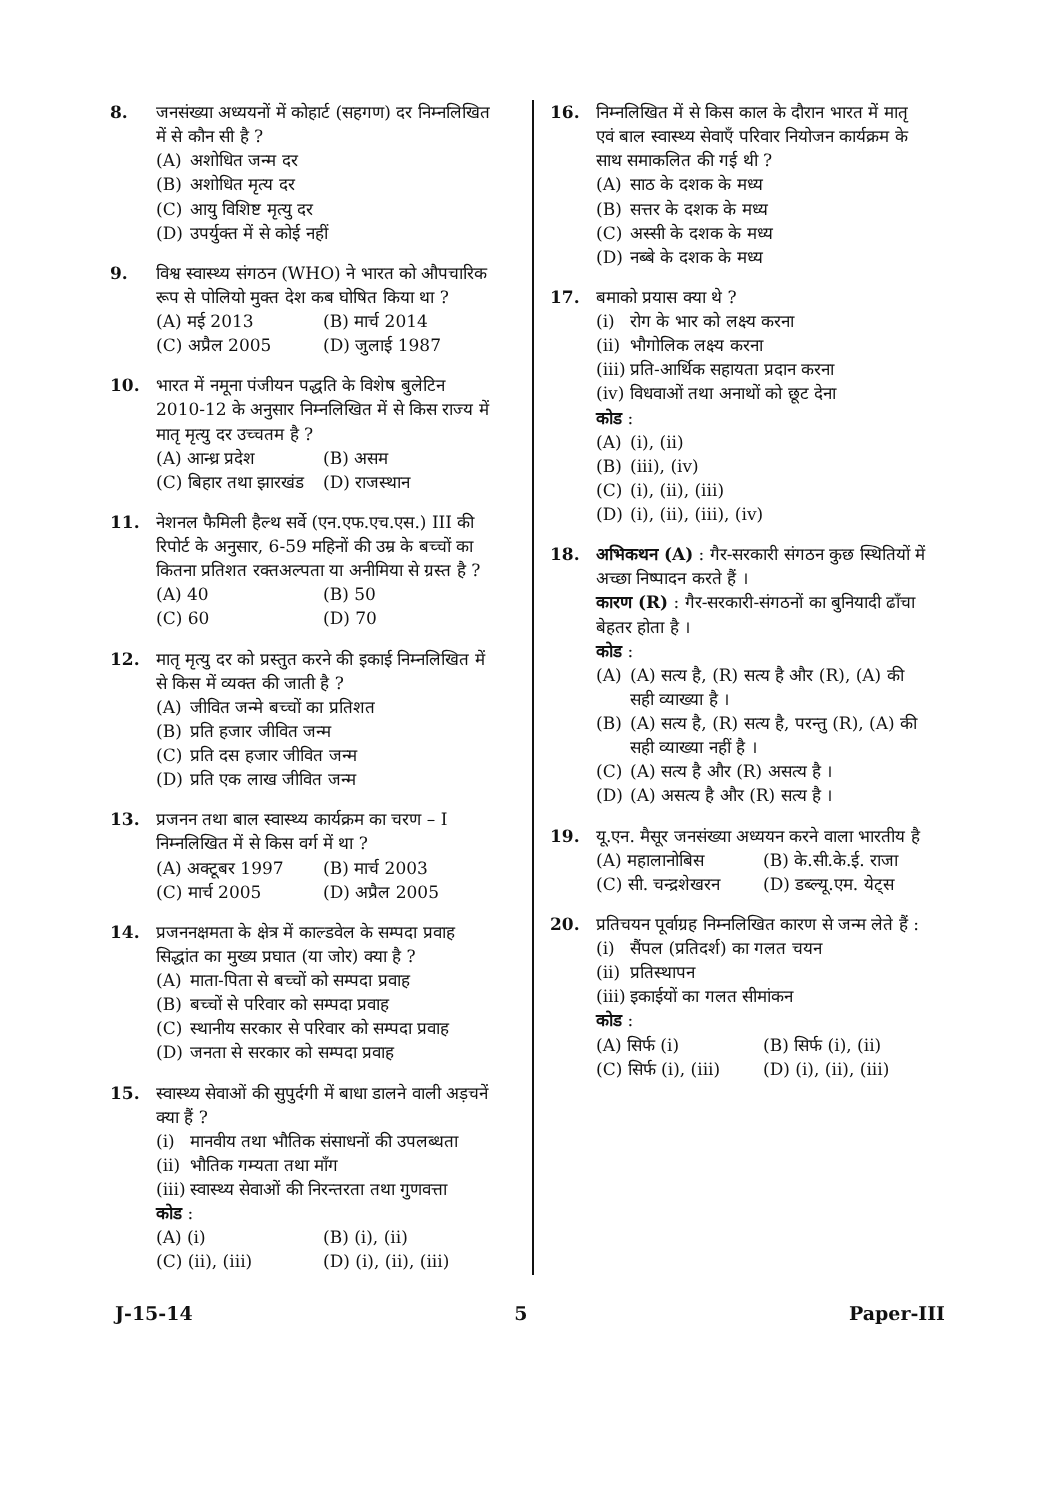8. जनसंख्या अध्ययनों में कोहार्ट (सहगण) दर निम्नलिखित में से कौन सी है ?
(A) अशोधित जन्म दर
(B) अशोधित मृत्य दर
(C) आयु विशिष्ट मृत्यु दर
(D) उपर्युक्त में से कोई नहीं
9. विश्व स्वास्थ्य संगठन (WHO) ने भारत को औपचारिक रूप से पोलियो मुक्त देश कब घोषित किया था ?
(A) मई 2013
(B) मार्च 2014
(C) अप्रैल 2005
(D) जुलाई 1987
10. भारत में नमूना पंजीयन पद्धति के विशेष बुलेटिन 2010-12 के अनुसार निम्नलिखित में से किस राज्य में मातृ मृत्यु दर उच्चतम है ?
(A) आन्ध्र प्रदेश
(B) असम
(C) बिहार तथा झारखंड
(D) राजस्थान
11. नेशनल फैमिली हैल्थ सर्वे (एन.एफ.एच.एस.) III की रिपोर्ट के अनुसार, 6-59 महिनों की उम्र के बच्चों का कितना प्रतिशत रक्तअल्पता या अनीमिया से ग्रस्त है ?
(A) 40
(B) 50
(C) 60
(D) 70
12. मातृ मृत्यु दर को प्रस्तुत करने की इकाई निम्नलिखित में से किस में व्यक्त की जाती है ?
(A) जीवित जन्मे बच्चों का प्रतिशत
(B) प्रति हजार जीवित जन्म
(C) प्रति दस हजार जीवित जन्म
(D) प्रति एक लाख जीवित जन्म
13. प्रजनन तथा बाल स्वास्थ्य कार्यक्रम का चरण – I निम्नलिखित में से किस वर्ग में था ?
(A) अक्टूबर 1997
(B) मार्च 2003
(C) मार्च 2005
(D) अप्रैल 2005
14. प्रजननक्षमता के क्षेत्र में काल्डवेल के सम्पदा प्रवाह सिद्धांत का मुख्य प्रघात (या जोर) क्या है ?
(A) माता-पिता से बच्चों को सम्पदा प्रवाह
(B) बच्चों से परिवार को सम्पदा प्रवाह
(C) स्थानीय सरकार से परिवार को सम्पदा प्रवाह
(D) जनता से सरकार को सम्पदा प्रवाह
15. स्वास्थ्य सेवाओं की सुपुर्दगी में बाधा डालने वाली अड़चनें क्या हैं ?
(i) मानवीय तथा भौतिक संसाधनों की उपलब्धता
(ii) भौतिक गम्यता तथा माँग
(iii) स्वास्थ्य सेवाओं की निरन्तरता तथा गुणवत्ता
कोड :
(A) (i)
(B) (i), (ii)
(C) (ii), (iii)
(D) (i), (ii), (iii)
16. निम्नलिखित में से किस काल के दौरान भारत में मातृ एवं बाल स्वास्थ्य सेवाएँ परिवार नियोजन कार्यक्रम के साथ समाकलित की गई थी ?
(A) साठ के दशक के मध्य
(B) सत्तर के दशक के मध्य
(C) अस्सी के दशक के मध्य
(D) नब्बे के दशक के मध्य
17. बमाको प्रयास क्या थे ?
(i) रोग के भार को लक्ष्य करना
(ii) भौगोलिक लक्ष्य करना
(iii) प्रति-आर्थिक सहायता प्रदान करना
(iv) विधवाओं तथा अनाथों को छूट देना
कोड :
(A) (i), (ii)
(B) (iii), (iv)
(C) (i), (ii), (iii)
(D) (i), (ii), (iii), (iv)
18. अभिकथन (A) : गैर-सरकारी संगठन कुछ स्थितियों में अच्छा निष्पादन करते हैं ।
कारण (R) : गैर-सरकारी-संगठनों का बुनियादी ढाँचा बेहतर होता है ।
कोड :
(A) (A) सत्य है, (R) सत्य है और (R), (A) की सही व्याख्या है ।
(B) (A) सत्य है, (R) सत्य है, परन्तु (R), (A) की सही व्याख्या नहीं है ।
(C) (A) सत्य है और (R) असत्य है ।
(D) (A) असत्य है और (R) सत्य है ।
19. यू.एन. मैसूर जनसंख्या अध्ययन करने वाला भारतीय है
(A) महालानोबिस
(B) के.सी.के.ई. राजा
(C) सी. चन्द्रशेखरन
(D) डब्ल्यू.एम. येट्स
20. प्रतिचयन पूर्वाग्रह निम्नलिखित कारण से जन्म लेते हैं :
(i) सैंपल (प्रतिदर्श) का गलत चयन
(ii) प्रतिस्थापन
(iii) इकाईयों का गलत सीमांकन
कोड :
(A) सिर्फ (i)
(B) सिर्फ (i), (ii)
(C) सिर्फ (i), (iii)
(D) (i), (ii), (iii)
J-15-14 5 Paper-III